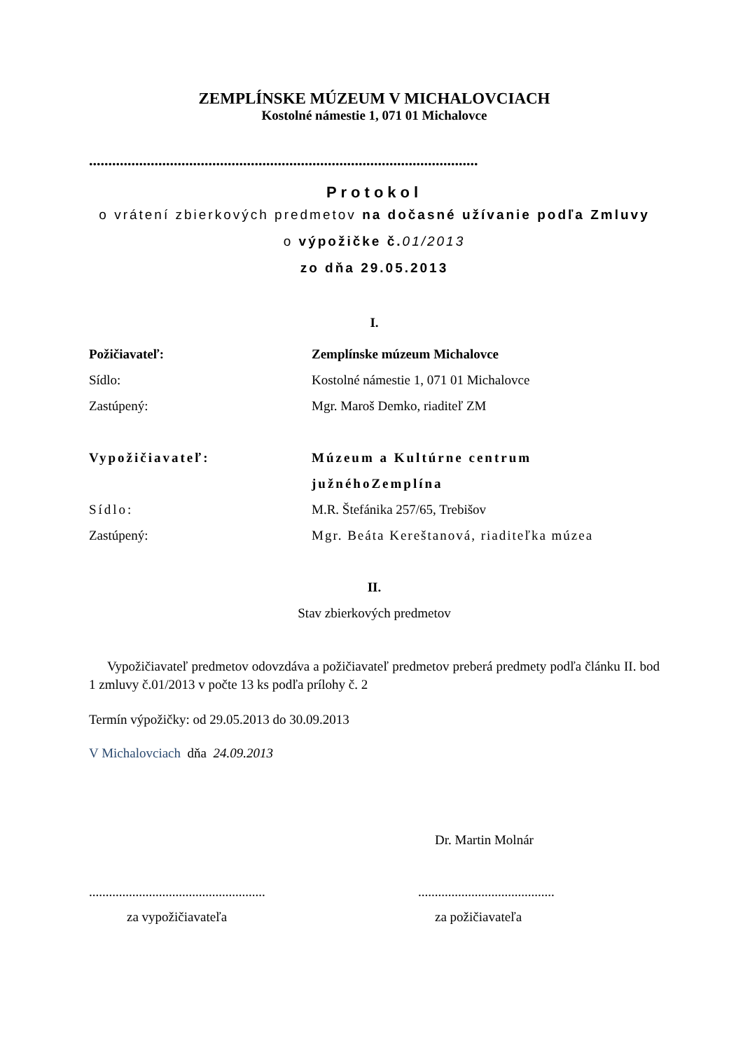ZEMPLÍNSKE MÚZEUM V MICHALOVCIACH
Kostolné námestie 1, 071 01 Michalovce
.....................................................................................................
Protokol
o vrátení zbierkových predmetov na dočasné užívanie podľa Zmluvy
o výpožičke č. 01/2013
zo dňa 29.05.2013
I.
Požičiavateľ: Zemplínske múzeum Michalovce
Sídlo: Kostolné námestie 1, 071 01 Michalovce
Zastúpený: Mgr. Maroš Demko, riaditeľ ZM
Vypožičiavateľ: Múzeum a Kultúrne centrum
južnéhoZemplína
Sídlo: M.R. Štefánika 257/65, Trebišov
Zastúpený: Mgr. Beáta Kereštanová, riaditeľka múzea
II.
Stav zbierkových predmetov
Vypožičiavateľ predmetov odovzdáva a požičiavateľ predmetov preberá predmety podľa článku II. bod 1 zmluvy č.01/2013 v počte 13 ks podľa prílohy č. 2
Termín výpožičky: od 29.05.2013 do 30.09.2013
V Michalovciach dňa 24.09.2013
Dr. Martin Molnár
..............................................................................................
za vypožičiavateľa za požičiavateľa